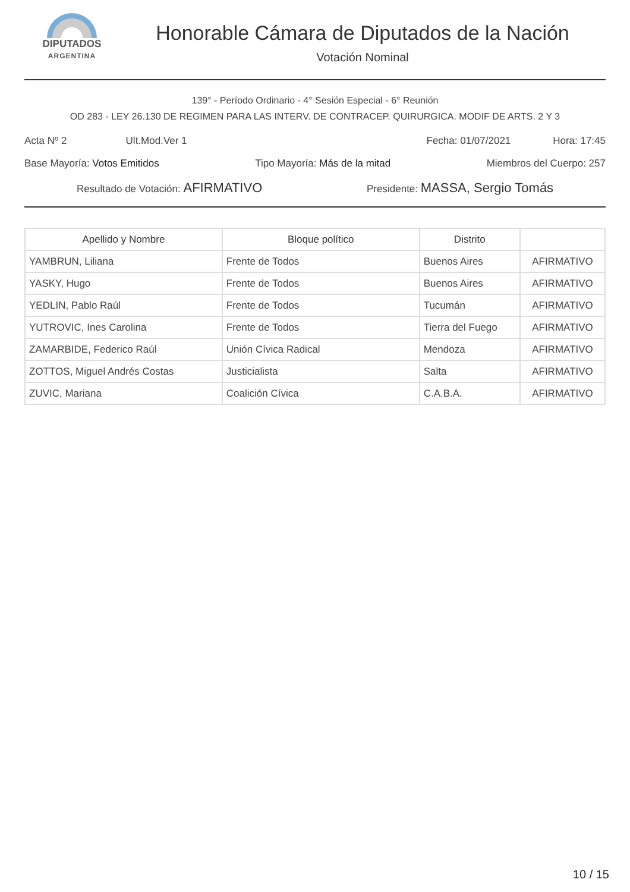DIPUTADOS
ARGENTINA
Honorable Cámara de Diputados de la Nación
Votación Nominal
139° - Período Ordinario - 4° Sesión Especial - 6° Reunión
OD 283 - LEY 26.130 DE REGIMEN PARA LAS INTERV. DE CONTRACEP. QUIRURGICA. MODIF DE ARTS. 2 Y 3
Acta Nº 2 Ult.Mod.Ver 1 Fecha: 01/07/2021 Hora: 17:45
Base Mayoría: Votos Emitidos Tipo Mayoría: Más de la mitad Miembros del Cuerpo: 257
Resultado de Votación: AFIRMATIVO Presidente: MASSA, Sergio Tomás
| Apellido y Nombre | Bloque político | Distrito | |
| --- | --- | --- | --- |
| YAMBRUN, Liliana | Frente de Todos | Buenos Aires | AFIRMATIVO |
| YASKY, Hugo | Frente de Todos | Buenos Aires | AFIRMATIVO |
| YEDLIN, Pablo Raúl | Frente de Todos | Tucumán | AFIRMATIVO |
| YUTROVIC, Ines Carolina | Frente de Todos | Tierra del Fuego | AFIRMATIVO |
| ZAMARBIDE, Federico Raúl | Unión Cívica Radical | Mendoza | AFIRMATIVO |
| ZOTTOS, Miguel Andrés Costas | Justicialista | Salta | AFIRMATIVO |
| ZUVIC, Mariana | Coalición Cívica | C.A.B.A. | AFIRMATIVO |
10 / 15